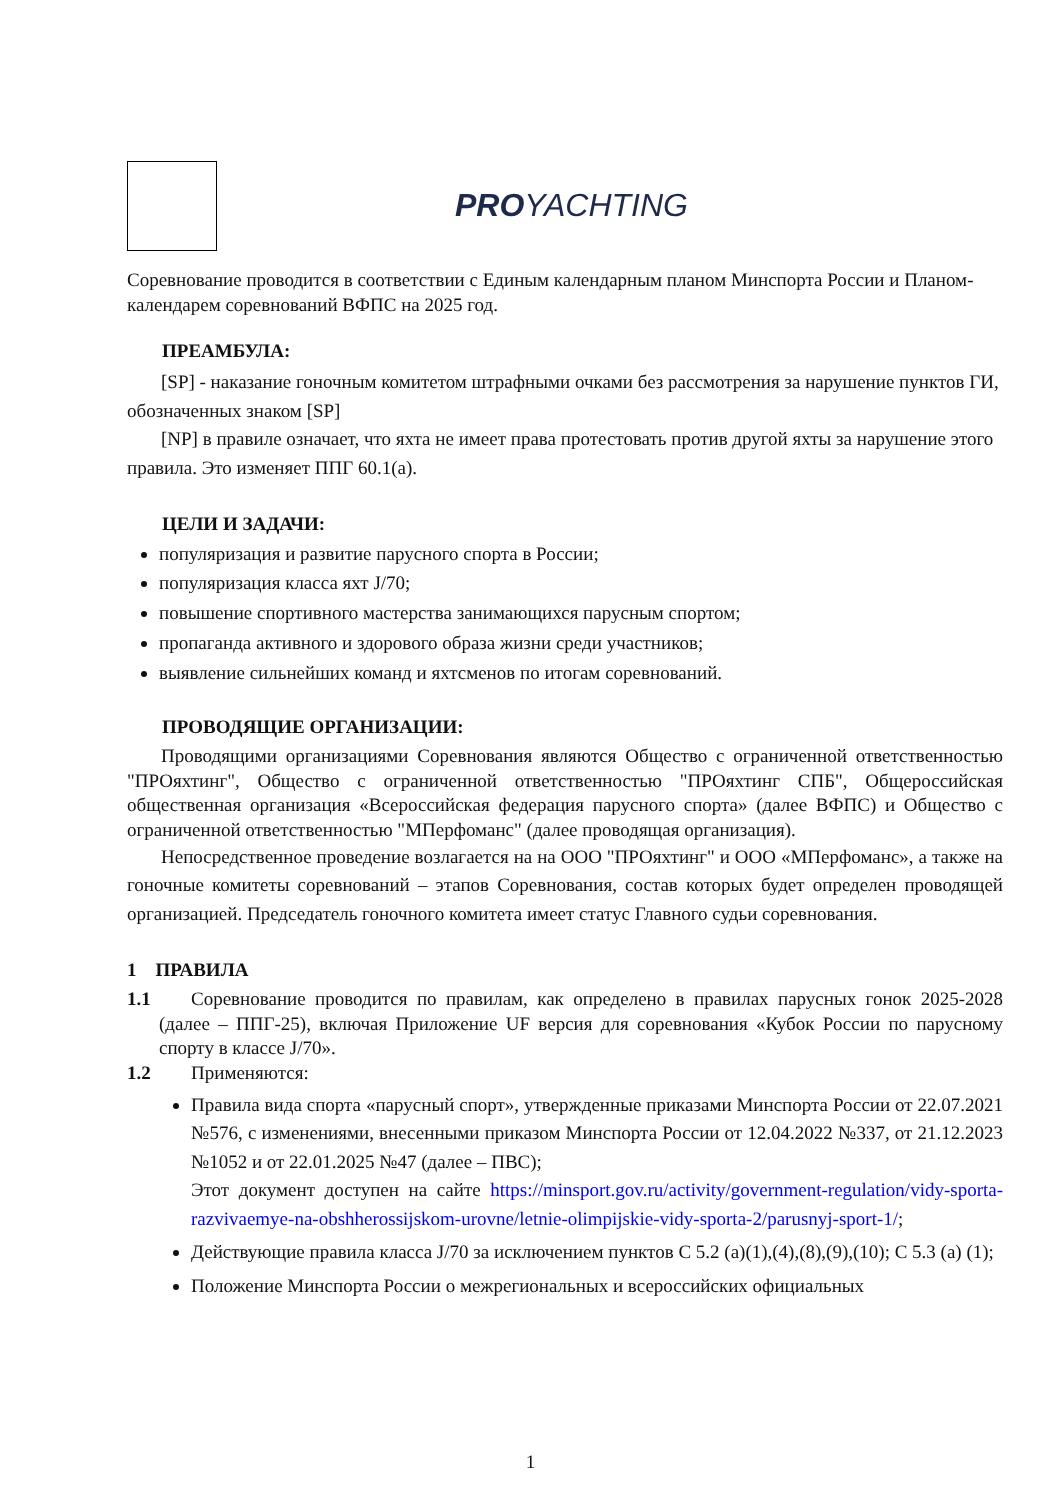PROYACHTING
Соревнование проводится в соответствии с Единым календарным планом Минспорта России и Планом-календарем соревнований ВФПС на 2025 год.
ПРЕАМБУЛА:
[SP] - наказание гоночным комитетом штрафными очками без рассмотрения за нарушение пунктов ГИ, обозначенных знаком [SP]
[NP] в правиле означает, что яхта не имеет права протестовать против другой яхты за нарушение этого правила. Это изменяет ППГ 60.1(а).
ЦЕЛИ И ЗАДАЧИ:
популяризация и развитие парусного спорта в России;
популяризация класса яхт J/70;
повышение спортивного мастерства занимающихся парусным спортом;
пропаганда активного и здорового образа жизни среди участников;
выявление сильнейших команд и яхтсменов по итогам соревнований.
ПРОВОДЯЩИЕ ОРГАНИЗАЦИИ:
Проводящими организациями Соревнования являются Общество с ограниченной ответственностью "ПРОяхтинг", Общество с ограниченной ответственностью "ПРОяхтинг СПБ", Общероссийская общественная организация «Всероссийская федерация парусного спорта» (далее ВФПС) и Общество с ограниченной ответственностью "МПерфоманс" (далее проводящая организация).
Непосредственное проведение возлагается на на ООО "ПРОяхтинг" и ООО «МПерфоманс», а также на гоночные комитеты соревнований – этапов Соревнования, состав которых будет определен проводящей организацией. Председатель гоночного комитета имеет статус Главного судьи соревнования.
1 ПРАВИЛА
1.1 Соревнование проводится по правилам, как определено в правилах парусных гонок 2025-2028 (далее – ППГ-25), включая Приложение UF версия для соревнования «Кубок России по парусному спорту в классе J/70».
1.2 Применяются:
Правила вида спорта «парусный спорт», утвержденные приказами Минспорта России от 22.07.2021 №576, с изменениями, внесенными приказом Минспорта России от 12.04.2022 №337, от 21.12.2023 №1052 и от 22.01.2025 №47 (далее – ПВС);
Этот документ доступен на сайте https://minsport.gov.ru/activity/government-regulation/vidy-sporta-razvivaemye-na-obshherossijskom-urovne/letnie-olimpijskie-vidy-sporta-2/parusnyj-sport-1/;
Действующие правила класса J/70 за исключением пунктов С 5.2 (a)(1),(4),(8),(9),(10); С 5.3 (a) (1);
Положение Минспорта России о межрегиональных и всероссийских официальных
1